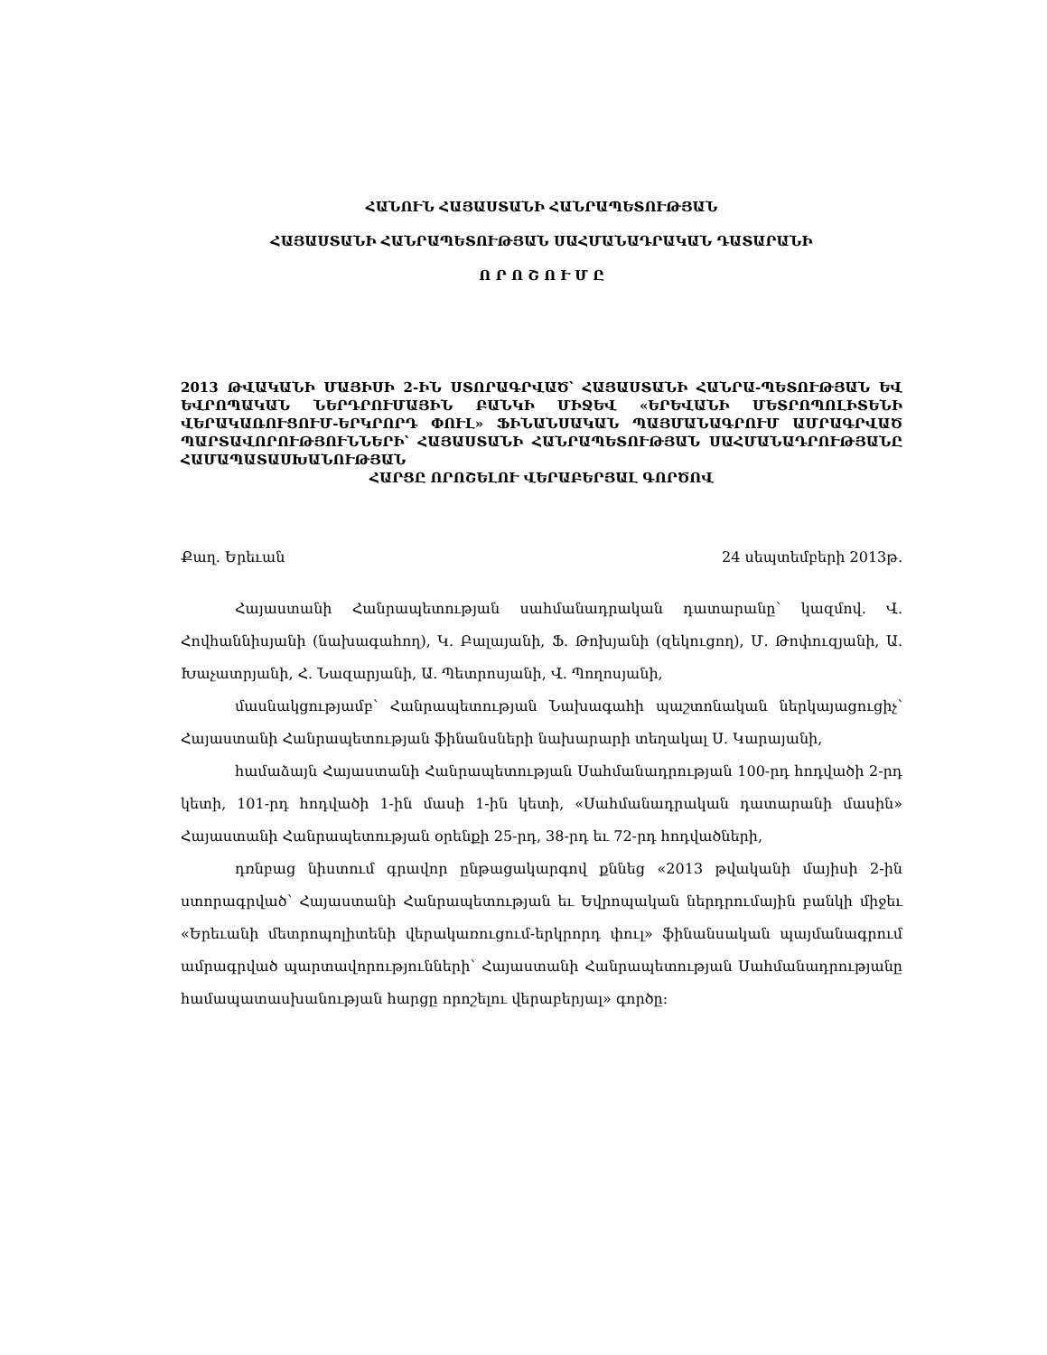ՀԱՆՈՒՆ ՀԱՅԱՍՏԱՆԻ ՀԱՆՐԱՊԵՏՈՒԹՅԱՆ
ՀԱՅԱՍՏԱՆԻ ՀԱՆՐԱՊԵՏՈՒԹՅԱՆ ՍԱՀՄԱՆԱԴՐԱԿԱՆ ԴԱՏԱՐԱՆԻ
Ո Ր Ո Շ Ո Ւ Մ Ը
2013 ԹՎԱԿԱՆԻ ՄԱՅԻՍԻ 2-ԻՆ ՍՏՈՐԱԳՐՎԱԾ՝ ՀԱՅԱՍՏԱՆԻ ՀԱՆՐԱ-ՊԵՏՈՒԹՅԱՆ ԵՎ ԵՎՐՈՊԱԿԱՆ ՆԵՐԴՐՈՒՄԱՅԻՆ ԲԱՆԿԻ ՄԻՋԵՎ «ԵՐԵՎԱՆԻ ՄԵՏՐՈՊՈԼԻՏԵՆԻ ՎԵՐԱԿԱՌՈՒՑՈՒՄ-ԵՐԿՐՈՐԴ ՓՈՒԼ» ՖԻՆԱՆՍԱԿԱՆ ՊԱՅՄԱՆԱԳՐՈՒՄ ԱՄՐԱԳՐՎԱԾ ՊԱՐՏԱՎՈՐՈՒԹՅՈՒՆՆԵՐԻ՝ ՀԱՅԱՍՏԱՆԻ ՀԱՆՐԱՊԵՏՈՒԹՅԱՆ ՍԱՀՄԱՆԱԴՐՈՒԹՅԱՆԸ ՀԱՄԱՊԱՏԱՍԽԱՆՈՒԹՅԱՆ
ՀԱՐՑԸ ՈՐՈՇԵԼՈՒ ՎԵՐԱԲԵՐՅԱԼ ԳՈՐԾՈՎ
Քաղ. Երեւան 24 սեպտեմբերի 2013թ.
Հայաստանի Հանրապետության սահմանադրական դատարանը՝ կազմով. Վ. Հովհաննիսյանի (նախագահող), Կ. Բալայանի, Ֆ. Թոխյանի (զեկուցող), Մ. Թոփուզյանի, Ա. Խաչատրյանի, Հ. Նազարյանի, Ա. Պետրոսյանի, Վ. Պողոսյանի,
մասնակցությամբ՝ Հանրապետության Նախագահի պաշտոնական ներկայացուցիչ՝ Հայաստանի Հանրապետության ֆինանսների նախարարի տեղակալ Ս. Կարայանի,
համաձայն Հայաստանի Հանրապետության Սահմանադրության 100-րդ հոդվածի 2-րդ կետի, 101-րդ հոդվածի 1-ին մասի 1-ին կետի, «Սահմանադրական դատարանի մասին» Հայաստանի Հանրապետության օրենքի 25-րդ, 38-րդ եւ 72-րդ հոդվածների,
դռնբաց նիստում գրավոր ընթացակարգով քննեց «2013 թվականի մայիսի 2-ին ստորագրված՝ Հայաստանի Հանրապետության եւ Եվրոպական ներդրումային բանկի միջեւ «Երեւանի մետրոպոլիտենի վերակառուցում-երկրորդ փուլ» ֆինանսական պայմանագրում ամրագրված պարտավորությունների՝ Հայաստանի Հանրապետության Սահմանադրությանը համապատասխանության հարցը որոշելու վերաբերյալ» գործը: